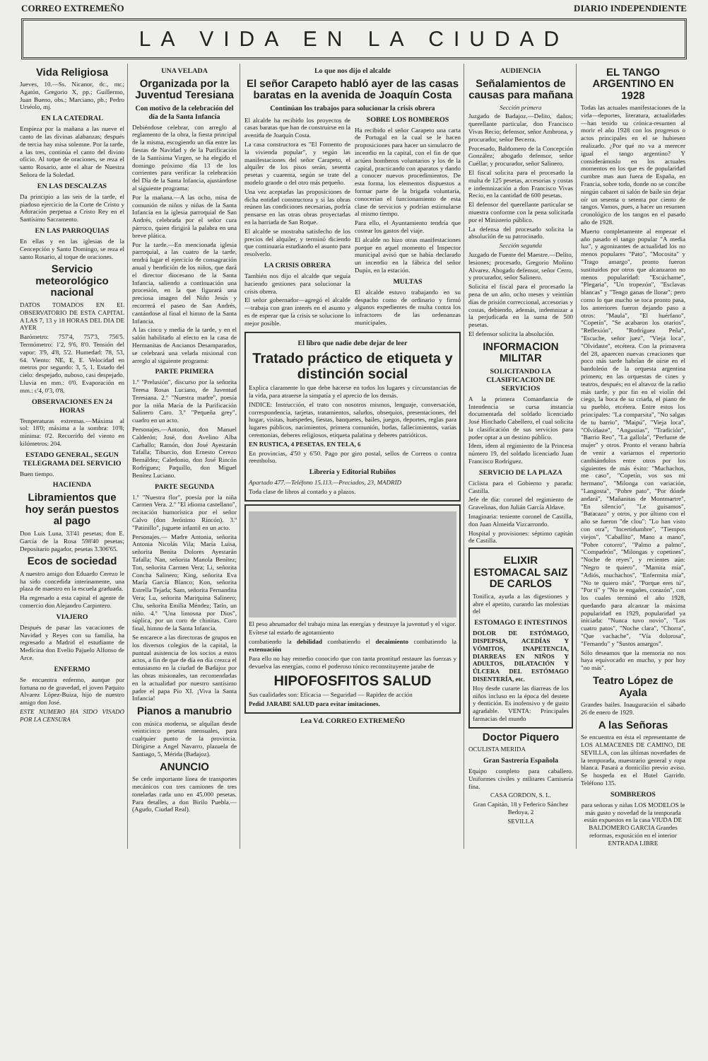CORREO EXTREMEÑO DIARIO INDEPENDIENTE
LA VIDA EN LA CIUDAD
Vida Religiosa
Jueves, 10.—Ss. Nicanor, dc., mr.; Agatón, Gregorio X, pp.; Guillermo, Juan Bueno, obs.; Marciano, pb.; Pedro Urséolo, mj.
EN LA CATEDRAL
Empieza por la mañana a las nueve el canto de las divinas alabanzas; después de tercia hay misa solemne. Por la tarde, a las tres, continúa el canto del divino oficio. Al toque de oraciones, se reza el santo Rosario, ante el altar de Nuestra Señora de la Soledad.
EN LAS DESCALZAS
Da principio a las seis de la tarde, el piadoso ejercicio de la Corte de Cristo y Adoración perpetua a Cristo Rey en el Santísimo Sacramento.
EN LAS PARROQUIAS
En ellas y en las iglesias de la Cencepción y Santo Domingo, se reza el santo Rosario, al toque de oraciones.
Servicio meteorológico nacional
DATOS TOMADOS EN EL OBSERVATORIO DE ESTA CAPITAL A LAS 7, 13 y 18 HORAS DEL DIA DE AYER
Barómetro: 757'4, 757'3, 756'5. Termómetro: 1'2, 9'6, 8'0. Tensión del vapor: 3'9, 4'8, 5'2. Humedad: 78, 53, 64. Viento: NE, E, E. Velocidad en metros por segundo: 3, 5, 1. Estado del cielo: despejado, nuboso, casi despejado. Lluvia en mm.: 0'0. Evaporación en mm.: c'4, 0'3, 0'8.
OBSERVACIONES EN 24 HORAS
Temperaturas extremas.—Máxima al sol: 18'0; máxima a la sombra: 10'8; mínima: 0'2. Recorrido del viento en kilómetros: 204.
ESTADO GENERAL, SEGUN TELEGRAMA DEL SERVICIO
Buen tiempo.
HACIENDA
Libramientos que hoy serán puestos al pago
Don Luis Luna, 33'41 pesetas; don E. García de la Rosa 598'40 pesetas; Depositario pagador, pesetas 3.306'65.
Ecos de sociedad
A nuestro amigo don Eduardo Cerezo le ha sido concedida interinamente, una plaza de maestro en la escuela graduada.
Ha regresado a esta capital el agente de comercio don Alejandro Carpintero.
VIAJERO
Después de pasar las vacaciones de Navidad y Reyes con su familia, ha regresado a Madrid el estudiante de Medicina don Evelio Pajuelo Alfonso de Arce.
ENFERMO
Se encuentra enfermo, aunque por fortuna no de gravedad, el joven Paquito Alvarez López-Buiza, hijo de nuestro amigo don José.
ESTE NUMERO HA SIDO VISADO POR LA CENSURA
UNA VELADA
Organizada por la Juventud Teresiana
Con motivo de la celebración del día de la Santa Infancia
Debiéndose celebrar, con arreglo al reglamento de la obra, la fiesta principal de la misma, escogiendo un día entre las fiestas de Navidad y de la Purificación de la Santísima Virgen, se ha elegido el domingo próximo día 13 de los corrientes para verificar la celebración del Día de la Santa Infancia, ajustándose al siguiente programa:
Por la mañana.—A las ocho, misa de comunión de niños y niñas de la Santa Infancia en la iglesia parroquial de San Andrés, celebrada por el señor cura párroco, quien dirigirá la palabra en una breve plática.
Por la tarde.—En mencionada iglesia parroquial, a las cuatro de la tarde, tendrá lugar el ejercicio de consagración anual y bendición de los niños, que dará el director diocesano de la Santa Infancia, saliendo a continuación una procesión, en la que figurará una preciosa imagen del Niño Jesús y recorrerá el paseo de San Andrés, cantándose al final el himno de la Santa Infancia.
A las cinco y media de la tarde, y en el salón habilitado al efecto en la casa de Hermanitas de Ancianos Desamparados, se celebrará una velada misional con arreglo al siguiente programa:
PARTE PRIMERA
1.º "Prelusión", discurso por la señorita Teresa Rosas Luciano, de Juventud Teresiana. 2.º "Nuestra madre", poesía por la niña María de la Purificación Salinero Caro. 3.º "Pequeña grey", cuadro en un acto.
Personajes.—Antonio, don Manuel Calderón; José, don Avelino Alba Carballo; Ramón, don José Ayestarán Tafalla; Tiburcio, don Ernesto Cerezo Bernáldez; Caledonio, don José Rincón Rodríguez; Paquillo, don Miguel Benítez Luciano.
PARTE SEGUNDA
1.º "Nuestra flor", poesía por la niña Carmen Vera. 2.º "El idioma castellano", recitación humorística por el señor Calvo (don Jerónimo Rincón). 3.º "Patinillo", juguete infantil en un acto.
Personajes.— Madre Antonia, señorita Antonia Nicolás Vila; María Luisa, señorita Benita Dolores Ayestarán Tafalla; Nan, señorita Manola Benítez; Ton, señorita Carmen Vera; Li, señorita Concha Salinero; King, señorita Eva María García Blanco; Kon, señorita Estrella Tejada; Sam, señorita Fernandita Vera; Lu, señorita Mariquina Salinero; Chu, señorita Emilia Méndez; Tatín, un niño. 4.º "Una limosna por Dios", súplica, por un coro de chinitas. Coro final, himno de la Santa Infancia.
Se encarece a las directoras de grupos en los diversos colegios de la capital, la puntual asistencia de los socios a estos actos, a fin de que de día en día crezca el entusiasmo en la ciudad de Badajoz por las obras misionales, tan recomendadas en la actualidad por nuestro santísimo padre el papa Pío XI. ¡Viva la Santa Infancia!
Pianos a manubrio
con música moderna, se alquilan desde veinticinco pesetas mensuales, para cualquier punto de la provincia. Dirigirse a Angel Navarro, plazuela de Santiago, 5, Mérida (Badajoz).
ANUNCIO
Se cede importante línea de transportes mecánicos con tres camiones de tres toneladas cada uno en 45.000 pesetas. Para detalles, a don Birilo Puebla.—(Agudo, Ciudad Real).
Lo que nos dijo el alcalde
El señor Carapeto habló ayer de las casas baratas en la avenida de Joaquín Costa
Continúan los trabajos para solucionar la crisis obrera
El alcalde ha recibido los proyectos de casas baratas que han de construirse en la avenida de Joaquín Costa.
La casa constructora es "El Fomento de la vivienda popular", y según las manifestaciones del señor Carapeto, el alquiler de los pisos serán, sesenta pesetas y cuarenta, según se trate del modelo grande o del otro más pequeño.
Una vez aceptadas las proposiciones de dicha entidad constructora y si las obras reúnen las condiciones necesarias, podría pensarse en las otras obras proyectadas en la barriada de San Roque.
El alcalde se mostraba satisfecho de los precios del alquiler, y terminó diciendo que continuaría estudiando el asunto para resolverlo.
LA CRISIS OBRERA
También nos dijo el alcalde que seguía haciendo gestiones para solucionar la crisis obrera.
El señor gobernador—agregó el alcalde—trabaja con gran interés en el asunto y es de esperar que la crisis se solucione lo mejor posible.
SOBRE LOS BOMBEROS
Ha recibido el señor Carapeto una carta de Portugal en la cual se le hacen proposiciones para hacer un simulacro de incendio en la capital, con el fin de que actúen bomberos voluntarios y los de la capital, practicando con aparatos y dando a conocer nuevos procedimientos. De esta forma, los elementos dispuestos a formar parte de la brigada voluntaria, conocerían el funcionamiento de esta clase de servicios y podrían estimularse al mismo tiempo.
Para ello, el Ayuntamiento tendría que costear los gastos del viaje.
El alcalde no hizo otras manifestaciones porque en aquel momento el Inspector municipal avisó que se había declarado un incendio en la fábrica del señor Dupín, en la estación.
MULTAS
El alcalde estuvo trabajando en su despacho como de ordinario y firmó algunos expedientes de multa contra los infractores de las ordenanzas municipales.
El libro que nadie debe dejar de leer
Tratado práctico de etiqueta y distinción social
Explica claramente lo que debe hacerse en todos los lugares y circunstancias de la vida, para atraerse la simpatía y el aprecio de los demás.
INDICE: Instrucción, el trato con nosotros mismos, lenguaje, conversación, correspondencia, tarjetas, tratamientos, saludos, obsequios, presentaciones, del hogar, visitas, huéspedes, fiestas, banquetes, bailes, juegos, deportes, reglas para lugares públicos, nacimientos, primera comunión, bodas, fallecimientos, varias ceremonias, deberes religiosos, etiqueta palatina y deberes patrióticos.
EN RUSTICA, 4 PESETAS. EN TELA, 6
En provincias, 4'50 y 6'50. Pago por giro postal, sellos de Correos o contra reembolso.
Librería y Editorial Rubiños
Apartado 477.—Teléfono 15.113.—Preciados, 23, MADRID
Toda clase de libros al contado y a plazos.
El peso abrumador del trabajo mina las energías y destruye la juventud y el vigor.
Evítese tal estado de agotamiento
combatiendo la debilidad combatiendo el decaimiento combatiendo la extenuación
Para ello no hay remedio conocido que con tanta prontitud restaure las fuerzas y devuelva las energías, como el poderoso tónico reconstituyente jarabe de
HIPOFOSFITOS SALUD
Sus cualidades son: Eficacia — Seguridad — Rapidez de acción
Pedid JARABE SALUD para evitar imitaciones.
Lea Vd. CORREO EXTREMEÑO
AUDIENCIA
Señalamientos de causas para mañana
Sección primera
Juzgado de Badajoz.—Delito, daños; querellante particular, don Francisco Vivas Recio; defensor, señor Ambrona, y procurador, señor Becerra.
Procesado, Baldomero de la Concepción González; abogado defensor, señor Cuéllar, y procurador, señor Salinero.
El fiscal solicita para el procesado la multa de 125 pesetas, accesorias y costas e indemnización a don Francisco Vivas Recio, en la cantidad de 600 pesetas.
El defensor del querellante particular se muestra conforme con la pena solicitada por el Ministerio público.
La defensa del procesado solicita la absolución de su patrocinado.
Sección segunda
Juzgado de Fuente del Maestre.—Delito, lesiones; procesado, Gregorio Moñino Alvarez. Abogado defensor, señor Cerro, y procurador, señor Salinero.
Solicita el fiscal para el procesado la pena de un año, ocho meses y veintiún días de prisión correccional, accesorias y costas, debiendo, además, indemnizar a la perjudicada en la suma de 500 pesetas.
El defensor solicita la absolución.
INFORMACION MILITAR
SOLICITANDO LA CLASIFICACION DE SERVICIOS
A la primera Comandancia de Intendencia se cursa instancia documentada del soldado licenciado José Hinchado Cabellero, el cual solicita la clasificación de sus servicios para poder optar a un destino público.
Idem, idem al regimiento de la Princesa número 19, del soldado licenciado Juan Francisco Rodríguez.
SERVICIO DE LA PLAZA
Ciclista para el Gobierno y parada: Castilla.
Jefe de día: coronel del regimiento de Gravelinas, don Julián García Aldave.
Imaginaria: teniente coronel de Castilla, don Juan Almeida Vizcarrondo.
Hospital y provisiones: séptimo capitán de Castilla.
ELIXIR ESTOMACAL SAIZ DE CARLOS
Tonifica, ayuda a las digestiones y abre el apetito, curando las molestias del
ESTOMAGO E INTESTINOS
DOLOR DE ESTÓMAGO, DISPEPSIA, ACEDÍAS Y VÓMITOS, INAPETENCIA, DIARREAS EN NIÑOS Y ADULTOS, DILATACIÓN Y ÚLCERA DEL ESTÓMAGO DISENTERÍA, etc.
Hoy desde curarte las diarreas de los niños incluso en la época del destete y dentición. Es inofensivo y de gusto agradable. VENTA: Principales farmacias del mundo
Doctor Piquero
OCULISTA MERIDA
Gran Sastrería Española
Equipo completo para caballero. Uniformes civiles y militares Camisería fina.
CASA GORDON, S. L.
Gran Capitán, 18 y Federico Sánchez Bedoya, 2
SEVILLA
EL TANGO ARGENTINO EN 1928
Todas las actuales manifestaciones de la vida—deportes, literatura, actualidades—han tenido su crónica-resumen al morir el año 1928 con los progresos o actos principales en el se hubiesen realizado. ¿Por qué no va a merecer igual el tango argentino? Y considerámoslo en los actuales momentos en los que es de popularidad cumbre mas aun fuera de España, en Francia, sobre todo, donde no se concibe ningún cabaret ni salón de baile sin dejar oír un sesenta o setenta por ciento de tangos. Vamos, pues, a hacer un resumen cronológico de los tangos en el pasado año de 1928.
Muerto completamente al empezar el año pasado el tango popular "A media luz", y agonizantes de actualidad los no menos populares "Pato", "Mocosita" y "Trago amargo", pronto fueron sustituidos por otros que alcanzaron no menos popularidad: "Escúchame", "Plegaria", "Un tropezón", "Esclavas blancas" y "Tengo ganas de llorar"; pero como lo que mucho se toca pronto pasa, los anteriores fueron dejando paso a otros: "Maula", "El huérfano", "Copetín", "Se acabaron los otarios", "Reflexión", "Rodríguez Peña", "Escuche, señor juez", "Vieja loca", "Olvidaste", etcétera. Con la primavera del 28, aparecen nuevas creaciones que poco más tarde habrían de oírse en el bandoleón de la orquesta argentina primero; en las orquestas de cines y teatros, después; en el altavoz de la radio más tarde, y por fin en el violín del ciego, la boca de su criada, el piano de su pueblo, etcétera. Entre estos los principales: "La comparsita", "No salgas de tu barrio", "Maipú", "Vieja loca", "Olvidaste", "Angustias", "Tradición", "Barrio Reo", "La gallola", "Perfume de mujer" y otros. Pronto el verano habría de venir a variarnos el repertorio cambiándolos entre otros por los siguientes de más éxito: "Muchachos, me caso", "Copetín, vos sos mi hermano", "Milonga con variación, "Langosta", "Pobre pato", "Por dónde andará", "Mañanitas de Montmartre", "En silencio", "Le guisamos", "Batacazo" y otros, y por último con el año se fueron "de clou": "Lo han visto con otra", "Incertidumbre", "Tiempos viejos", "Caballito", Mano a mano", "Pobre cotorro", "Palmo a palmo", "Compadrón", "Milongas y copetines", "Noche de reyes", y recientes aún: "Negro te quiero", "Mamita mía", "Adiós, muchachos", "Enfermita mía", "No te quiero más", "Porque eres tú", "Por ti" y "No te engañes, corazón", con los cuales terminó el año 1928, quedando para alcanzar la máxima popularidad en 1929, popularidad ya iniciada: "Nunca tuvo novio", "Los cuatro patos", "Noche clara", "Chorra", "Que vachache", "Vía dolorosa", "Fernando" y "Sustos amargos".
Sólo deseamos que la memoria no nos haya equivocado en mucho, y por hoy "no más".
Teatro López de Ayala
Grandes bailes. Inauguración el sábado 26 de enero de 1929.
A las Señoras
Se encuentra en ésta el representante de LOS ALMACENES DE CAMINO, DE SEVILLA, con las últimas novedades de la temporada, muestrario general y ropa blanca. Pasará a domicilio previo aviso. Se hospeda en el Hotel Garrido. Teléfono 135.
SOMBREROS
para señoras y niñas LOS MODELOS le más gusto y novedad de la temporada están expuestos en la casa VIUDA DE BALDOMERO GARCIA Grandes reformas, exposición en el interior ENTRADA LIBRE